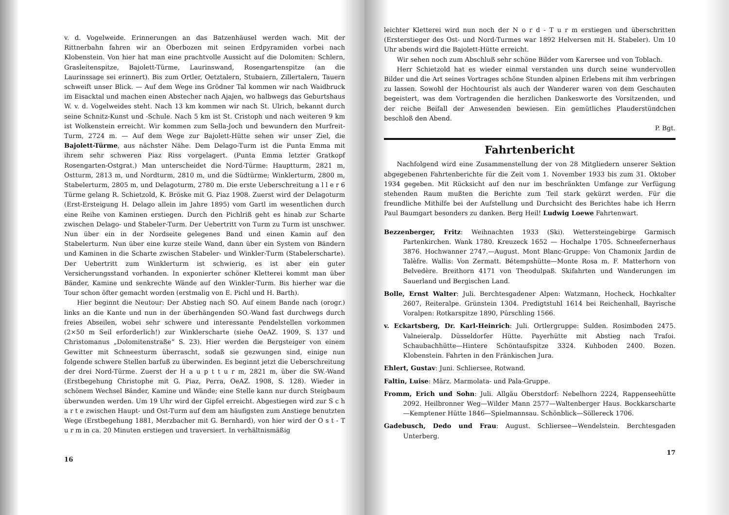v. d. Vogelweide. Erinnerungen an das Batzenhäusel werden wach. Mit der Rittnerbahn fahren wir an Oberbozen mit seinen Erdpyramiden vorbei nach Klobenstein. Von hier hat man eine prachtvolle Aussicht auf die Dolomiten: Schlern, Grasleitenspitze, Bajolett-Türme, Laurinswand, Rosengartenspitze (an die Laurinssage sei erinnert). Bis zum Ortler, Oetztalern, Stubaiern, Zillertalern, Tauern schweift unser Blick. — Auf dem Wege ins Grödner Tal kommen wir nach Waidbruck im Eisacktal und machen einen Abstecher nach Ajajen, wo halbwegs das Geburtshaus W. v. d. Vogelweides steht. Nach 13 km kommen wir nach St. Ulrich, bekannt durch seine Schnitz-Kunst und -Schule. Nach 5 km ist St. Cristoph und nach weiteren 9 km ist Wolkenstein erreicht. Wir kommen zum Sella-Joch und bewundern den Murfreit-Turm, 2724 m. — Auf dem Wege zur Bajolett-Hütte sehen wir unser Ziel, die Bajolett-Türme, aus nächster Nähe. Dem Delago-Turm ist die Punta Emma mit ihrem sehr schweren Piaz Riss vorgelagert. (Punta Emma letzter Gratkopf Rosengarten-Ostgrat.) Man unterscheidet die Nord-Türme: Hauptturm, 2821 m, Ostturm, 2813 m, und Nordturm, 2810 m, und die Südtürme; Winklerturm, 2800 m, Stabelerturm, 2805 m, und Delagoturm, 2780 m. Die erste Ueberschreitung a l l e r 6 Türme gelang R. Schietzold, K. Bröske mit G. Piaz 1908. Zuerst wird der Delagoturm (Erst-Ersteigung H. Delago allein im Jahre 1895) vom Gartl im wesentlichen durch eine Reihe von Kaminen erstiegen. Durch den Pichlriß geht es hinab zur Scharte zwischen Delago- und Stabeler-Turm. Der Uebertritt von Turm zu Turm ist unschwer. Nun über ein in der Nordseite gelegenes Band und einen Kamin auf den Stabelerturm. Nun über eine kurze steile Wand, dann über ein System von Bändern und Kaminen in die Scharte zwischen Stabeler- und Winkler-Turm (Stabelerscharte). Der Uebertritt zum Winklerturm ist schwierig, es ist aber ein guter Versicherungsstand vorhanden. In exponierter schöner Kletterei kommt man über Bänder, Kamine und senkrechte Wände auf den Winkler-Turm. Bis hierher war die Tour schon öfter gemacht worden (erstmalig von E. Pichl und H. Barth).
Hier beginnt die Neutour: Der Abstieg nach SO. Auf einem Bande nach (orogr.) links an die Kante und nun in der überhängenden SO.-Wand fast durchwegs durch freies Abseilen, wobei sehr schwere und interessante Pendelstellen vorkommen (2×50 m Seil erforderlich!) zur Winklerscharte (siehe OeAZ. 1909, S. 137 und Christomanus „Dolomitenstraße“ S. 23). Hier werden die Bergsteiger von einem Gewitter mit Schneesturm überrascht, sodaß sie gezwungen sind, einige nun folgende schwere Stellen barfuß zu überwinden. Es beginnt jetzt die Ueberschreitung der drei Nord-Türme. Zuerst der H a u p t t u r m, 2821 m, über die SW.-Wand (Erstbegehung Christophe mit G. Piaz, Perra, OeAZ. 1908, S. 128). Wieder in schönem Wechsel Bänder, Kamine und Wände; eine Stelle kann nur durch Steigbaum überwunden werden. Um 19 Uhr wird der Gipfel erreicht. Abgestiegen wird zur S c h a r t e zwischen Haupt- und Ost-Turm auf dem am häufigsten zum Anstiege benutzten Wege (Erstbegehung 1881, Merzbacher mit G. Bernhard), von hier wird der O s t - T u r m in ca. 20 Minuten erstiegen und traversiert. In verhältnismäßig
16
leichter Kletterei wird nun noch der N o r d - T u r m erstiegen und überschritten (Ersterstieger des Ost- und Nord-Turmes war 1892 Helversen mit H. Stabeler). Um 10 Uhr abends wird die Bajolett-Hütte erreicht.
Wir sehen noch zum Abschluß sehr schöne Bilder vom Karersee und von Toblach.
Herr Schietzold hat es wieder einmal verstanden uns durch seine wundervollen Bilder und die Art seines Vortrages schöne Stunden alpinen Erlebens mit ihm verbringen zu lassen. Sowohl der Hochtourist als auch der Wanderer waren von dem Geschauten begeistert, was dem Vortragenden die herzlichen Dankesworte des Vorsitzenden, und der reiche Beifall der Anwesenden bewiesen. Ein gemütliches Plauderstündchen beschloß den Abend.
P. Bgt.
Fahrtenbericht
Nachfolgend wird eine Zusammenstellung der von 28 Mitgliedern unserer Sektion abgegebenen Fahrtenberichte für die Zeit vom 1. November 1933 bis zum 31. Oktober 1934 gegeben. Mit Rücksicht auf den nur im beschränkten Umfange zur Verfügung stehenden Raum mußten die Berichte zum Teil stark gekürzt werden. Für die freundliche Mithilfe bei der Aufstellung und Durchsicht des Berichtes habe ich Herrn Paul Baumgart besonders zu danken. Berg Heil! Ludwig Loewe Fahrtenwart.
Bezzenberger, Fritz: Weihnachten 1933 (Ski). Wettersteingebirge Garmisch Partenkirchen. Wank 1780. Kreuzeck 1652 — Hochalpe 1705. Schneefernerhaus 3876. Hochwanner 2747.—August. Mont Blanc-Gruppe: Von Chamonix Jardin de Talèfre. Wallis: Von Zermatt. Bétempshütte—Monte Rosa m. F. Matterhorn von Belvedère. Breithorn 4171 von Theodulpaß. Skifahrten und Wanderungen im Sauerland und Bergischen Land.
Bolle, Ernst Walter: Juli. Berchtesgadener Alpen: Watzmann, Hocheck, Hochkalter 2607, Reiteralpe. Grünstein 1304. Predigtstuhl 1614 bei Reichenhall, Bayrische Voralpen: Rotkarspitze 1890, Pürschling 1566.
v. Eckartsberg, Dr. Karl-Heinrich: Juli. Ortlergruppe: Sulden. Rosimboden 2475. Valneieralp. Düsseldorfer Hütte. Payerhütte mit Abstieg nach Trafoi. Schaubachhütte—Hintere Schöntaufspitze 3324. Kuhboden 2400. Bozen. Klobenstein. Fahrten in den Fränkischen Jura.
Ehlert, Gustav: Juni. Schliersee, Rotwand.
Faltin, Luise: März. Marmolata- und Pala-Gruppe.
Fromm, Erich und Sohn: Juli. Allgäu Oberstdorf: Nebelhorn 2224, Rappenseehütte 2092. Heilbronner Weg—Wilder Mann 2577—Waltenberger Haus. Bockkarscharte—Kemptener Hütte 1846—Spielmannsau. Schönblick—Söllereck 1706.
Gadebusch, Dedo und Frau: August. Schliersee—Wendelstein. Berchtesgaden Unterberg.
17